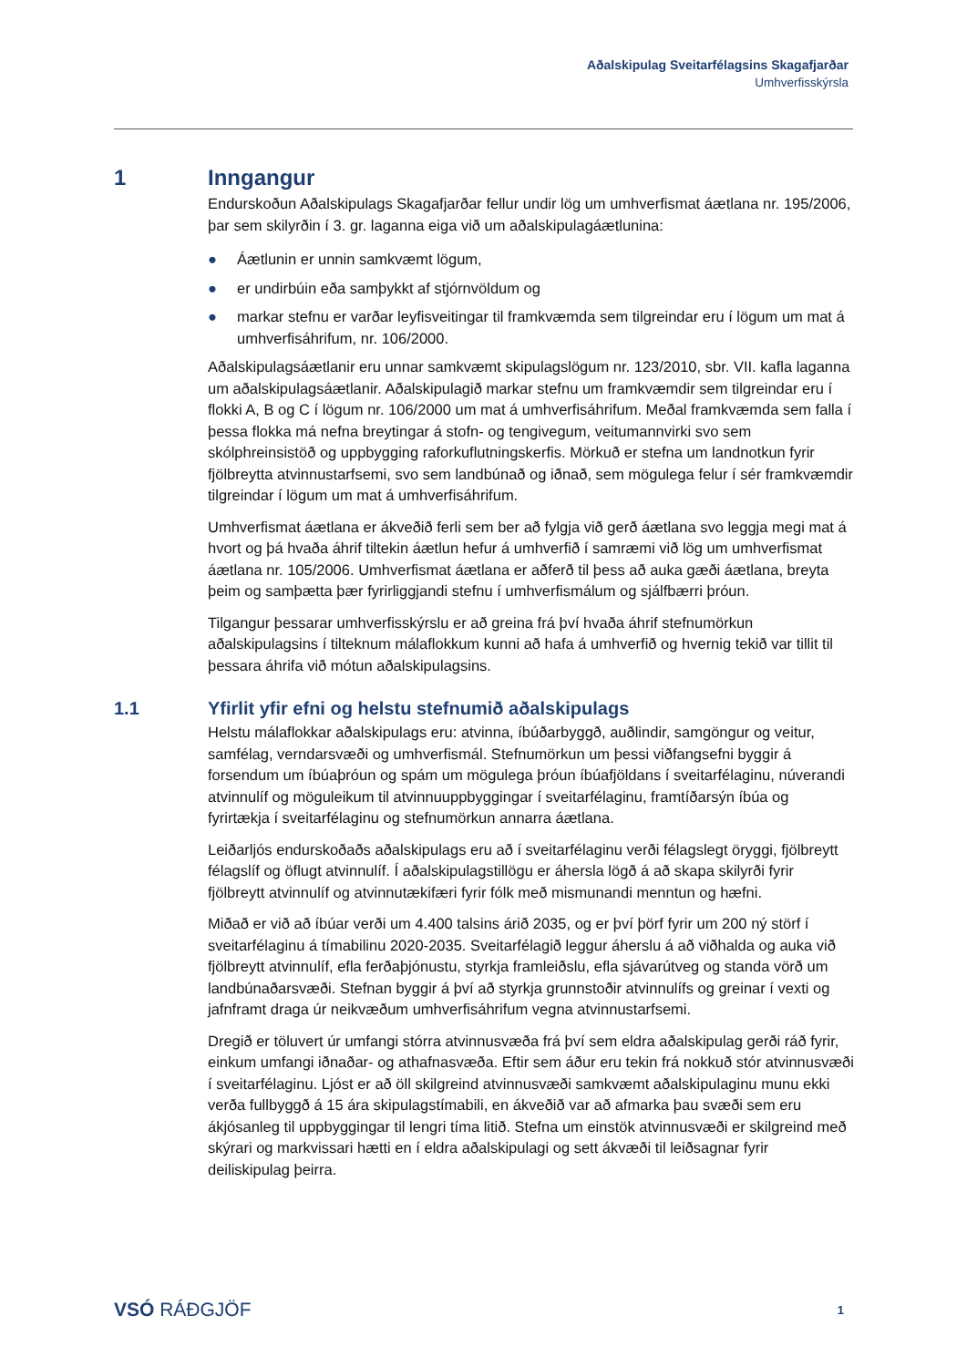Aðalskipulag Sveitarfélagsins Skagafjarðar
Umhverfisskýrsla
1 Inngangur
Endurskoðun Aðalskipulags Skagafjarðar fellur undir lög um umhverfismat áætlana nr. 195/2006, þar sem skilyrðin í 3. gr. laganna eiga við um aðalskipulagáætlunina:
● Áætlunin er unnin samkvæmt lögum,
● er undirbúin eða samþykkt af stjórnvöldum og
● markar stefnu er varðar leyfisveitingar til framkvæmda sem tilgreindar eru í lögum um mat á umhverfisáhrifum, nr. 106/2000.
Aðalskipulagsáætlanir eru unnar samkvæmt skipulagslögum nr. 123/2010, sbr. VII. kafla laganna um aðalskipulagsáætlanir. Aðalskipulagið markar stefnu um framkvæmdir sem tilgreindar eru í flokki A, B og C í lögum nr. 106/2000 um mat á umhverfisáhrifum. Meðal framkvæmda sem falla í þessa flokka má nefna breytingar á stofn- og tengivegum, veitumannvirki svo sem skólphreinsistöð og uppbygging raforkuflutningskerfis. Mörkuð er stefna um landnotkun fyrir fjölbreytta atvinnustarfsemi, svo sem landbúnað og iðnað, sem mögulega felur í sér framkvæmdir tilgreindar í lögum um mat á umhverfisáhrifum.
Umhverfismat áætlana er ákveðið ferli sem ber að fylgja við gerð áætlana svo leggja megi mat á hvort og þá hvaða áhrif tiltekin áætlun hefur á umhverfið í samræmi við lög um umhverfismat áætlana nr. 105/2006. Umhverfismat áætlana er aðferð til þess að auka gæði áætlana, breyta þeim og samþætta þær fyrirliggjandi stefnu í umhverfismálum og sjálfbærri þróun.
Tilgangur þessarar umhverfisskýrslu er að greina frá því hvaða áhrif stefnumörkun aðalskipulagsins í tilteknum málaflokkum kunni að hafa á umhverfið og hvernig tekið var tillit til þessara áhrifa við mótun aðalskipulagsins.
1.1 Yfirlit yfir efni og helstu stefnumið aðalskipulags
Helstu málaflokkar aðalskipulags eru: atvinna, íbúðarbyggð, auðlindir, samgöngur og veitur, samfélag, verndarsvæði og umhverfismál. Stefnumörkun um þessi viðfangsefni byggir á forsendum um íbúaþróun og spám um mögulega þróun íbúafjöldans í sveitarfélaginu, núverandi atvinnulíf og möguleikum til atvinnuuppbyggingar í sveitarfélaginu, framtíðarsýn íbúa og fyrirtækja í sveitarfélaginu og stefnumörkun annarra áætlana.
Leiðarljós endurskoðaðs aðalskipulags eru að í sveitarfélaginu verði félagslegt öryggi, fjölbreytt félagslíf og öflugt atvinnulíf. Í aðalskipulagstillögu er áhersla lögð á að skapa skilyrði fyrir fjölbreytt atvinnulíf og atvinnutækifæri fyrir fólk með mismunandi menntun og hæfni.
Miðað er við að íbúar verði um 4.400 talsins árið 2035, og er því þörf fyrir um 200 ný störf í sveitarfélaginu á tímabilinu 2020-2035. Sveitarfélagið leggur áherslu á að viðhalda og auka við fjölbreytt atvinnulíf, efla ferðaþjónustu, styrkja framleiðslu, efla sjávarútveg og standa vörð um landbúnaðarsvæði. Stefnan byggir á því að styrkja grunnstoðir atvinnulífs og greinar í vexti og jafnframt draga úr neikvæðum umhverfisáhrifum vegna atvinnustarfsemi.
Dregið er töluvert úr umfangi stórra atvinnusvæða frá því sem eldra aðalskipulag gerði ráð fyrir, einkum umfangi iðnaðar- og athafnasvæða. Eftir sem áður eru tekin frá nokkuð stór atvinnusvæði í sveitarfélaginu. Ljóst er að öll skilgreind atvinnusvæði samkvæmt aðalskipulaginu munu ekki verða fullbyggð á 15 ára skipulagstímabili, en ákveðið var að afmarka þau svæði sem eru ákjósanleg til uppbyggingar til lengri tíma litið. Stefna um einstök atvinnusvæði er skilgreind með skýrari og markvissari hætti en í eldra aðalskipulagi og sett ákvæði til leiðsagnar fyrir deiliskipulag þeirra.
VSÓ RÁÐGJÖF 1